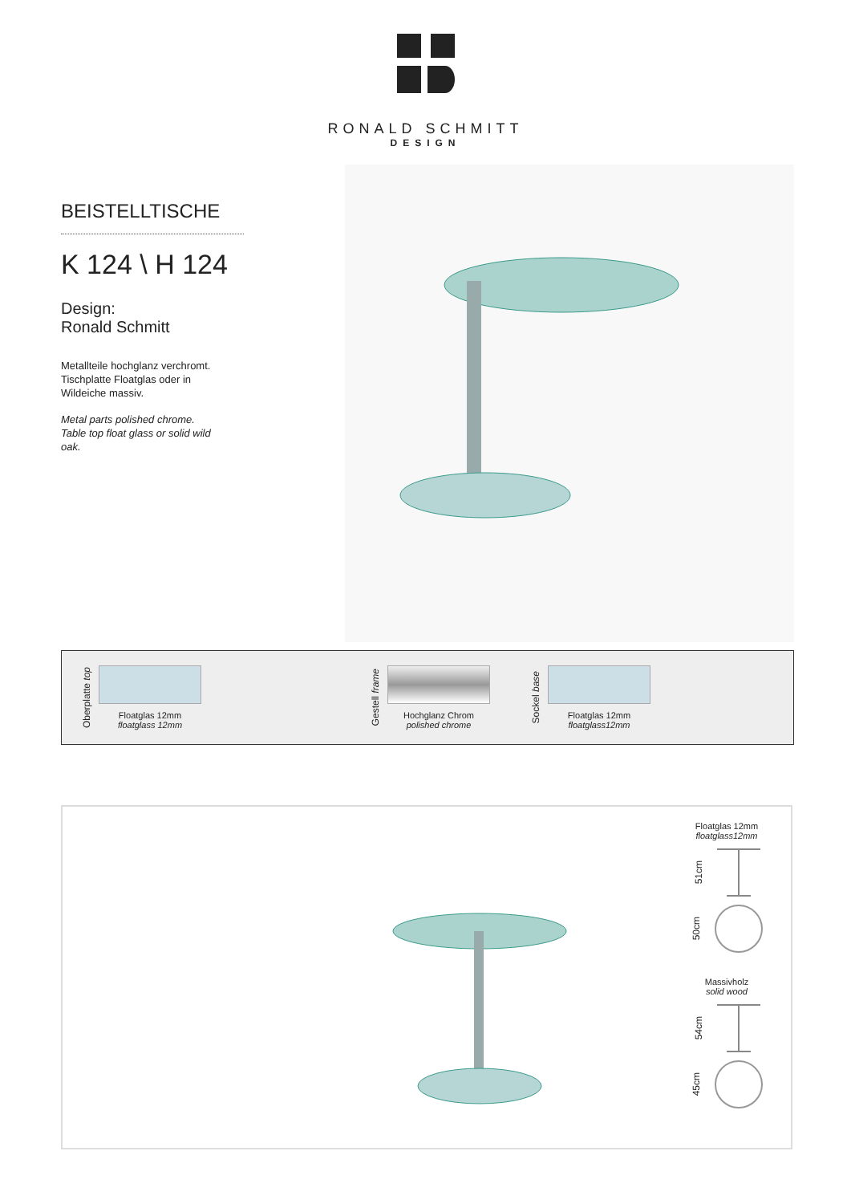RONALD SCHMITT
DESIGN
BEISTELLTISCHE
K 124 \ H 124
Design:
Ronald Schmitt
Metallteile hochglanz verchromt.
Tischplatte Floatglas oder in
Wildeiche massiv.
Metal parts polished chrome.
Table top float glass or solid wild
oak.
Oberplatte top
Floatglas 12mm
floatglass 12mm
Gestell frame
Hochglanz Chrom
polished chrome
Sockel base
Floatglas 12mm
floatglass12mm
Floatglas 12mm
floatglass12mm
51cm
50cm
Massivholz
solid wood
54cm
45cm